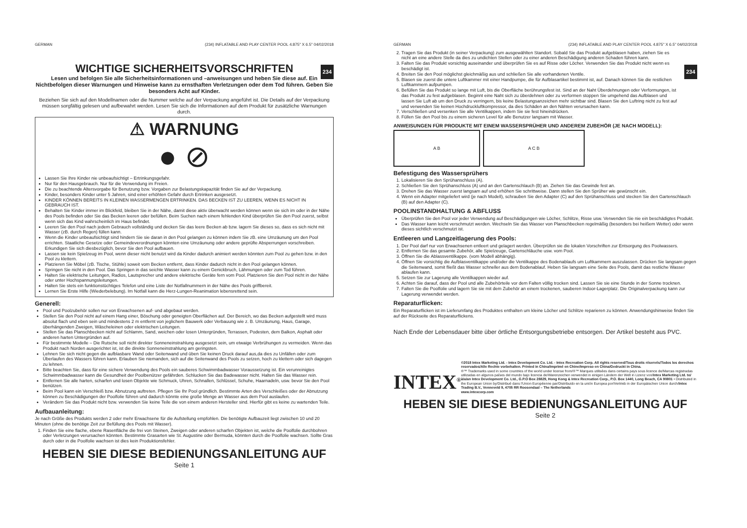GERMAN (234) INFLATABLE AND PLAY CENTER POOL 4.875" X 6.5" 04/02/2018
234
WICHTIGE SICHERHEITSVORSCHRIFTEN
Lesen und befolgen Sie alle Sicherheitsinformationen und –anweisungen und heben Sie diese auf. Ein Nichtbefolgen dieser Warnungen und Hinweise kann zu ernsthaften Verletzungen oder dem Tod führen. Geben Sie besonders Acht auf Kinder.
Beziehen Sie sich auf den Modellnamen oder die Nummer welche auf der Verpackung angeführt ist. Die Details auf der Verpackung müssen sorgfältig gelesen und aufbewahrt werden. Lesen Sie sich die Informationen auf dem Produkt für zusätzliche Warnungen durch.
⚠ WARNUNG
● ⊘
Lassen Sie Ihre Kinder nie unbeaufsichtigt – Ertrinkungsgefahr.
Nur für den Hausgebrauch. Nur für die Verwendung im Freien.
Die zu beachtende Altersvorgabe für Benutzung bzw. Vorgaben zur Belastungskapazität finden Sie auf der Verpackung.
Kinder, besonders Kinder unter 5 Jahren, sind einer erhöhten Gefahr durch Ertrinken ausgesetzt.
KINDER KÖNNEN BEREITS IN KLEINEN WASSERMENGEN ERTRINKEN. DAS BECKEN IST ZU LEEREN, WENN ES NICHT IN GEBRAUCH IST.
Behalten Sie Kinder immer im Blickfeld, bleiben Sie in der Nähe, damit diese aktiv überwacht werden können wenn sie sich im oder in der Nähe des Pools befinden oder Sie das Becken leeren oder befüllen. Beim Suchen nach einem fehlenden Kind überprüfen Sie den Pool zuerst, selbst wenn sich das Kind wahrscheinlich im Haus befindet.
Leeren Sie den Pool nach jedem Gebrauch vollständig und decken Sie das leere Becken ab bzw. lagern Sie dieses so, dass es sich nicht mit Wasser (zB. durch Regen) füllen kann.
Wenn die Kinder unbeaufsichtigt sind hindern Sie sie daran in den Pool gelangen zu können indem Sie zB. eine Umzäunung um den Pool errichten. Staatliche Gesetze oder Gemeindeverordnungen könnten eine Umzäunung oder andere geprüfte Absperrungen vorschreiben. Erkundigen Sie sich diesbezüglich, bevor Sie den Pool aufbauen.
Lassen sie kein Spielzeug im Pool, wenn dieser nicht benutzt wird da Kinder dadurch animiert werden könnten zum Pool zu gehen bzw. in den Pool zu klettern.
Platzieren Sie Möbel (zB. Tische, Stühle) soweit vom Becken entfernt, dass Kinder dadurch nicht in den Pool gelangen können.
Springen Sie nicht in den Pool. Das Springen in das seichte Wasser kann zu einem Genickbruch, Lähmungen oder zum Tod führen.
Halten Sie elektrische Leitungen, Radios, Lautsprecher und andere elektrische Geräte fern vom Pool. Platzieren Sie den Pool nicht in der Nähe oder unter Hochspannungsleitungen.
Halten Sie stets ein funktionstüchtiges Telefon und eine Liste der Notfallnummern in der Nähe des Pools griffbereit.
Lernen Sie Erste Hilfe (Wiederbelebung). Im Notfall kann die Herz-Lungen-Reanimation lebensrettend sein.
Generell:
Pool und Poolzubehör sollen nur von Erwachsenen auf- und abgebaut werden.
Stellen Sie den Pool nicht auf einem Hang einer, Böschung oder geneigten Oberflächen auf. Der Bereich, wo das Becken aufgestellt wird muss absolut flach und eben sein und mindestens 2 m entfernt von jeglichem Bauwerk oder Verbauung wie z. B. Umzäunung, Haus, Garage, überhängenden Zweigen, Wäscheleinen oder elektrischen Leitungen.
Stellen Sie das Planschbecken nicht auf Schlamm, Sand, weichen oder losen Untergründen, Terrassen, Podesten, dem Balkon, Asphalt oder anderen harten Untergründen auf.
Für bestimmte Modelle – Die Rutsche soll nicht direkter Sonneneinstrahlung ausgesetzt sein, um etwaige Verbrühungen zu vermeiden. Wenn das Produkt nach Norden ausgerichtet ist, ist die direkte Sonneneinstrahlung am geringsten.
Lehnen Sie sich nicht gegen die aufblasbare Wand oder Seitenwand und üben Sie keinen Druck darauf aus,da dies zu Unfällen oder zum Überlaufen des Wassers führen kann. Erlauben Sie niemanden, sich auf die Seitenwand des Pools zu setzen, hoch zu klettern oder sich dagegen zu lehnen.
Bitte beachten Sie, dass für eine sichere Verwendung des Pools ein sauberes Schwimmbadwasser Voraussetzung ist. Ein verunreinigtes Schwimmbadwasser kann die Gesundheit der Poolbenützer gefährden. Schlucken Sie das Badewasser nicht. Halten Sie das Wasser rein.
Entfernen Sie alle harten, scharfen und losen Objekte wie Schmuck, Uhren, Schnallen, Schlüssel, Schuhe, Haarnadeln, usw. bevor Sie den Pool benützen.
Beim Pool kann ein Verschleiß bzw. Abnutzung auftreten. Pflegen Sie Ihr Pool gründlich. Bestimmte Arten des Verschleißes oder der Abnutzung können zu Beschädigungen der Poolfolie führen und dadurch könnte eine große Menge an Wasser aus dem Pool auslaufen.
Verändern Sie das Produkt nicht bzw. verwenden Sie keine Teile die von einem anderen Hersteller sind. Hierfür gibt es keine zu wartenden Teile.
Aufbauanleitung:
Je nach Größe des Produkts werden 2 oder mehr Erwachsene für die Aufstellung empfohlen. Die benötigte Aufbauzeit liegt zwischen 10 und 20 Minuten (ohne die benötige Zeit zur Befüllung des Pools mit Wasser).
1. Finden Sie eine flache, ebene Rasenfläche die frei von Steinen, Zweigen oder anderen scharfen Objekten ist, welche die Poolfolie durchbohren oder Verletzungen verursachen könnten. Bestimmte Grasarten wie St. Augustine oder Bermuda, könnten durch die Poolfolie wachsen. Sollte Gras durch oder in die Poolfolie wachsen ist dies kein Produktionsfehler.
HEBEN SIE DIESE BEDIENUNGSANLEITUNG AUF
Seite 1
GERMAN (234) INFLATABLE AND PLAY CENTER POOL 4.875" X 6.5" 04/02/2018
234
2. Tragen Sie das Produkt (in seiner Verpackung) zum ausgewählten Standort. Sobald Sie das Produkt aufgeblasen haben, ziehen Sie es nicht an eine andere Stelle da dies zu undichten Stellen oder zu einer anderen Beschädigung anderen Schaden führen kann.
3. Falten Sie das Produkt vorsichtig auseinander und überprüfen Sie es auf Risse oder Löcher. Verwenden Sie das Produkt nicht wenn es beschädigt ist.
4. Breiten Sie den Pool möglichst gleichmäßig aus und schließen Sie alle vorhandenen Ventile.
5. Blasen sie zuerst die untere Luftkammer mit einer Handpumpe, die für Aufblasartikel bestimmt ist, auf. Danach können Sie die restlichen Luftkammern aufpumpen.
6. Befüllen Sie das Produkt so lange mit Luft, bis die Oberfläche berührungsfest ist. Sind an der Naht Überdehnungen oder Verformungen, ist das Produkt zu fest aufgeblasen. Beginnt eine Naht sich zu überdehnen oder zu verformen stoppen Sie umgehend das Aufblasen und lassen Sie Luft ab um den Druck zu verringern, bis keine Belastungsanzeichen mehr sichtbar sind. Blasen Sie den Luftring nicht zu fest auf und verwenden Sie keinen Hochdruckluftkompressor, da dies Schäden an den Nähten verursachen kann.
7. Verschließen und versenken Sie alle Ventilkappen, indem Sie sie fest hineindrücken.
8. Füllen Sie den Pool bis zu einem sicheren Level für alle Benutzer langsam mit Wasser.
ANWEISUNGEN FÜR PRODUKTE MIT EINEM WASSERSPRÜHER UND ANDEREM ZUBEHÖR (JE NACH MODELL):
A B A C B
Befestigung des Wassersprühers
1. Lokalisieren Sie den Sprühanschluss (A).
2. Schließen Sie den Sprühanschluss (A) und an den Gartenschlauch (B) an. Ziehen Sie das Gewinde fest an.
3. Drehen Sie das Wasser zuerst langsam auf und erhöhen Sie schrittweise. Dann stellen Sie den Sprüher wie gewünscht ein.
4. Wenn ein Adapter mitgeliefert wird (je nach Modell), schrauben Sie den Adapter (C) auf den Sprühanschluss und stecken Sie den Gartenschlauch (B) auf den Adapter (C).
POOLINSTANDHALTUNG & ABFLUSS
Überprüfen Sie den Pool vor jeder Verwendung auf Beschädigungen wie Löcher, Schlitze, Risse usw. Verwenden Sie nie ein beschädigtes Produkt.
Das Wasser kann leicht verschmutzt werden. Wechseln Sie das Wasser von Planschbecken regelmäßig (besonders bei heißem Wetter) oder wenn dieses sichtlich verschmutzt ist.
Entleeren und Langzeitlagerung des Pools:
1. Der Pool darf nur von Erwachsenen entleert und gelagert werden. Überprüfen sie die lokalen Vorschriften zur Entsorgung des Poolwassers.
2. Entfernen Sie das gesamte Zubehör, alle Spielzeuge, Gartenschläuche usw. vom Pool.
3. Öffnen Sie die Ablassventilkappe. (vom Modell abhängig).
4. Öffnen Sie vorsichtig die Aufblasventilkappe und/oder die Ventilkappe des Bodenablaufs um Luftkammern auszulassen. Drücken Sie langsam gegen die Seitenwand, somit fließt das Wasser schneller aus dem Bodenablauf. Heben Sie langsam eine Seite des Pools, damit das restliche Wasser ablaufen kann.
5. Setzen Sie zur Lagerung alle Ventilkappen wieder auf.
6. Achten Sie darauf, dass der Pool und alle Zubehörteile vor dem Falten völlig trocken sind. Lassen Sie sie eine Stunde in der Sonne trocknen.
7. Falten Sie die Poolfolie und lagern Sie sie mit dem Zubehör an einem trockenen, sauberen Indoor-Lagerplatz. Die Originalverpackung kann zur Lagerung verwendet werden.
Reparaturflicken:
Ein Reparaturflicken ist im Lieferumfang des Produktes enthalten um kleine Löcher und Schlitze reparieren zu können. Anwendungshinweise finden Sie auf der Rückseite des Reparaturflickens.
Nach Ende der Lebensdauer bitte über örtliche Entsorgungsbetriebe entsorgen. Der Artikel besteht aus PVC.
INTEX<sup>®</sup>
©2018 Intex Marketing Ltd. - Intex Development Co. Ltd. - Intex Recreation Corp. All rights reserved/Tous droits réservés/Todos los derechos reservados/Alle Rechte vorbehalten. Printed in China/Imprimé en Chine/Impreso en China/Gedruckt in China.
®™ Trademarks used in some countries of the world under license from/®™ Marques utilisées dans certains pays sous licence de/Marcas registradas utilizadas en algunos países del mundo bajo licencia de/Warenzeichen verwendet in einigen Ländern der Welt in Lizenz von/Intex Marketing Ltd. to/à/a/an Intex Development Co. Ltd., G.P.O Box 28829, Hong Kong & Intex Recreation Corp., P.O. Box 1440, Long Beach, CA 90801 • Distributed in the European Union by/Distribué dans l'Union Européenne par/Distribuido en la unión Europea por/Vertrieb in der Europäischen Union durch/Intex Trading B.V., Venneveld 9, 4705 RR Roosendaal – The Netherlands
www.intexcorp.com
HEBEN SIE DIESE BEDIENUNGSANLEITUNG AUF
Seite 2